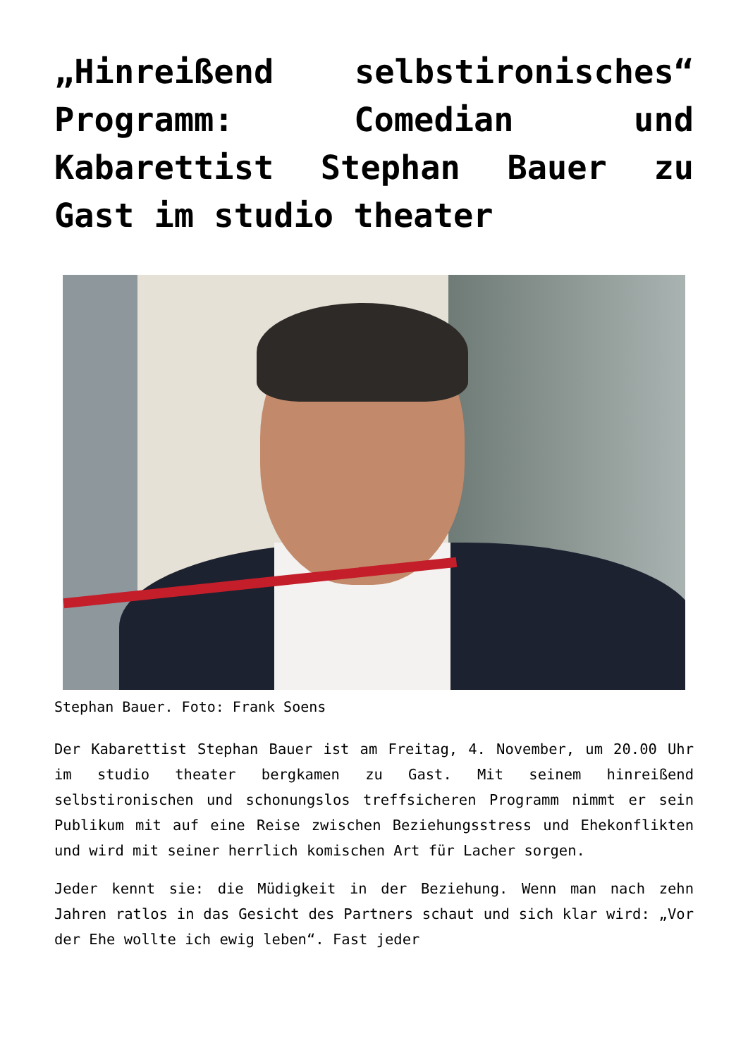„Hinreißend selbstironisches“ Programm: Comedian und Kabarettist Stephan Bauer zu Gast im studio theater
Stephan Bauer. Foto: Frank Soens
Der Kabarettist Stephan Bauer ist am Freitag, 4. November, um 20.00 Uhr im studio theater bergkamen zu Gast. Mit seinem hinreißend selbstironischen und schonungslos treffsicheren Programm nimmt er sein Publikum mit auf eine Reise zwischen Beziehungsstress und Ehekonflikten und wird mit seiner herrlich komischen Art für Lacher sorgen.
Jeder kennt sie: die Müdigkeit in der Beziehung. Wenn man nach zehn Jahren ratlos in das Gesicht des Partners schaut und sich klar wird: „Vor der Ehe wollte ich ewig leben“. Fast jeder